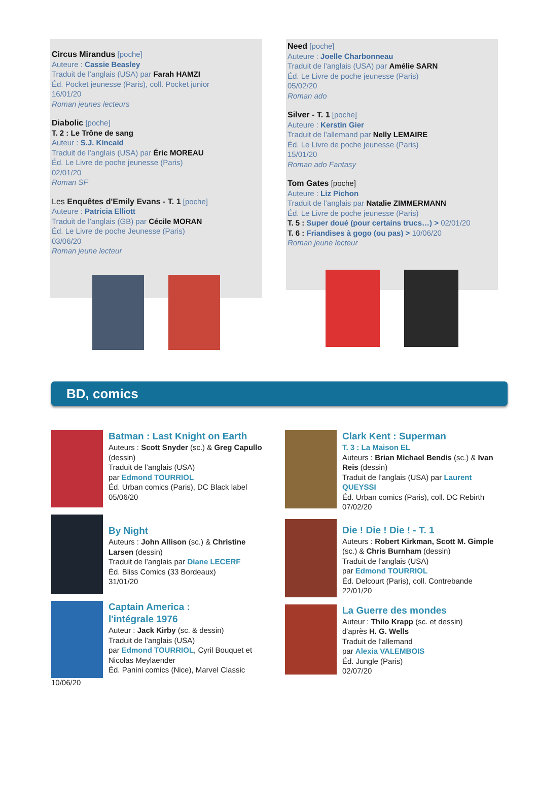Circus Mirandus [poche]
Auteure : Cassie Beasley
Traduit de l’anglais (USA) par Farah HAMZI
Éd. Pocket jeunesse (Paris), coll. Pocket junior
16/01/20
Roman jeunes lecteurs
Diabolic [poche]
T. 2 : Le Trône de sang
Auteur : S.J. Kincaid
Traduit de l’anglais (USA) par Éric MOREAU
Éd. Le Livre de poche jeunesse (Paris)
02/01/20
Roman SF
Les Enquêtes d'Emily Evans - T. 1 [poche]
Auteure : Patricia Elliott
Traduit de l’anglais (GB) par Cécile MORAN
Éd. Le Livre de poche Jeunesse (Paris)
03/06/20
Roman jeune lecteur
Need [poche]
Auteure : Joelle Charbonneau
Traduit de l’anglais (USA) par Amélie SARN
Éd. Le Livre de poche jeunesse (Paris)
05/02/20
Roman ado
Silver - T. 1 [poche]
Auteure : Kerstin Gier
Traduit de l’allemand par Nelly LEMAIRE
Éd. Le Livre de poche jeunesse (Paris)
15/01/20
Roman ado Fantasy
Tom Gates [poche]
Auteure : Liz Pichon
Traduit de l’anglais par Natalie ZIMMERMANN
Éd. Le Livre de poche jeunesse (Paris)
T. 5 : Super doué (pour certains trucs…) > 02/01/20
T. 6 : Friandises à gogo (ou pas) > 10/06/20
Roman jeune lecteur
BD, comics
Batman : Last Knight on Earth
Auteurs : Scott Snyder (sc.) & Greg Capullo (dessin)
Traduit de l’anglais (USA)
par Edmond TOURRIOL
Éd. Urban comics (Paris), DC Black label
05/06/20
By Night
Auteurs : John Allison (sc.) & Christine Larsen (dessin)
Traduit de l’anglais par Diane LECERF
Éd. Bliss Comics (33 Bordeaux)
31/01/20
Captain America :
l'intégrale 1976
Auteur : Jack Kirby (sc. & dessin)
Traduit de l’anglais (USA)
par Edmond TOURRIOL, Cyril Bouquet et Nicolas Meylaender
Éd. Panini comics (Nice), Marvel Classic
10/06/20
Clark Kent : Superman
T. 3 : La Maison EL
Auteurs : Brian Michael Bendis (sc.) & Ivan Reis (dessin)
Traduit de l’anglais (USA) par Laurent QUEYSSI
Éd. Urban comics (Paris), coll. DC Rebirth
07/02/20
Die ! Die ! Die ! - T. 1
Auteurs : Robert Kirkman, Scott M. Gimple (sc.) & Chris Burnham (dessin)
Traduit de l’anglais (USA)
par Edmond TOURRIOL
Éd. Delcourt (Paris), coll. Contrebande
22/01/20
La Guerre des mondes
Auteur : Thilo Krapp (sc. et dessin)
d'après H. G. Wells
Traduit de l’allemand
par Alexia VALEMBOIS
Éd. Jungle (Paris)
02/07/20